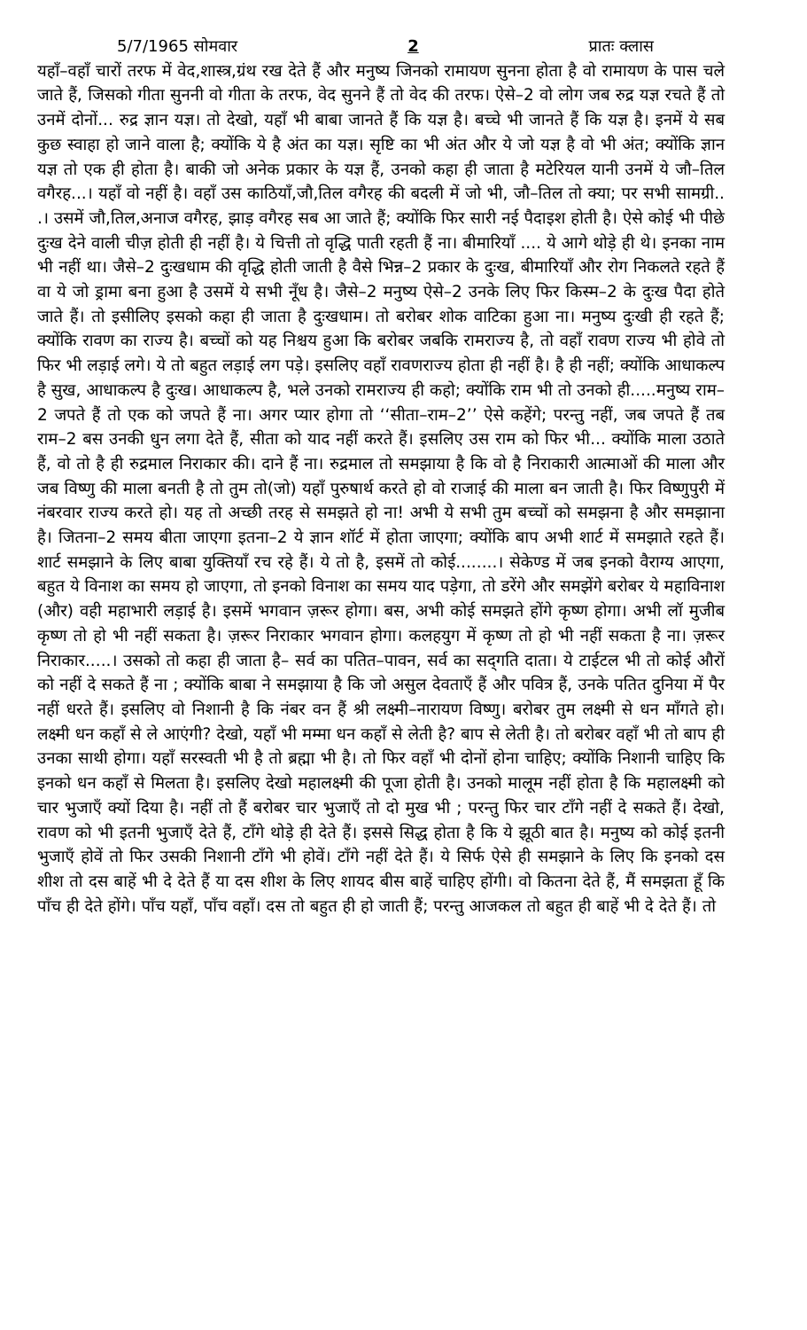5/7/1965 सोमवार 2 प्रातः क्लास
यहाँ–वहाँ चारों तरफ में वेद,शास्त्र,ग्रंथ रख देते हैं और मनुष्य जिनको रामायण सुनना होता है वो रामायण के पास चले जाते हैं, जिसको गीता सुननी वो गीता के तरफ, वेद सुनने हैं तो वेद की तरफ। ऐसे–2 वो लोग जब रुद्र यज्ञ रचते हैं तो उनमें दोनों... रुद्र ज्ञान यज्ञ। तो देखो, यहाँ भी बाबा जानते हैं कि यज्ञ है। बच्चे भी जानते हैं कि यज्ञ है। इनमें ये सब कुछ स्वाहा हो जाने वाला है; क्योंकि ये है अंत का यज्ञ। सृष्टि का भी अंत और ये जो यज्ञ है वो भी अंत; क्योंकि ज्ञान यज्ञ तो एक ही होता है। बाकी जो अनेक प्रकार के यज्ञ हैं, उनको कहा ही जाता है मटेरियल यानी उनमें ये जौ–तिल वगैरह...। यहाँ वो नहीं है। वहाँ उस काठियाँ,जौ,तिल वगैरह की बदली में जो भी, जौ–तिल तो क्या; पर सभी सामग्री.. .। उसमें जौ,तिल,अनाज वगैरह, झाड़ वगैरह सब आ जाते हैं; क्योंकि फिर सारी नई पैदाइश होती है। ऐसे कोई भी पीछे दुःख देने वाली चीज़ होती ही नहीं है। ये चित्ती तो वृद्धि पाती रहती हैं ना। बीमारियाँ .... ये आगे थोड़े ही थे। इनका नाम भी नहीं था। जैसे–2 दुःखधाम की वृद्धि होती जाती है वैसे भिन्न–2 प्रकार के दुःख, बीमारियाँ और रोग निकलते रहते हैं वा ये जो ड्रामा बना हुआ है उसमें ये सभी नूँध है। जैसे–2 मनुष्य ऐसे–2 उनके लिए फिर किस्म–2 के दुःख पैदा होते जाते हैं। तो इसीलिए इसको कहा ही जाता है दुःखधाम। तो बरोबर शोक वाटिका हुआ ना। मनुष्य दुःखी ही रहते हैं; क्योंकि रावण का राज्य है। बच्चों को यह निश्चय हुआ कि बरोबर जबकि रामराज्य है, तो वहाँ रावण राज्य भी होवे तो फिर भी लड़ाई लगे। ये तो बहुत लड़ाई लग पड़े। इसलिए वहाँ रावणराज्य होता ही नहीं है। है ही नहीं; क्योंकि आधाकल्प है सुख, आधाकल्प है दुःख। आधाकल्प है, भले उनको रामराज्य ही कहो; क्योंकि राम भी तो उनको ही.....मनुष्य राम–2 जपते हैं तो एक को जपते हैं ना। अगर प्यार होगा तो ‘‘सीता–राम–2’’ ऐसे कहेंगे; परन्तु नहीं, जब जपते हैं तब राम–2 बस उनकी धुन लगा देते हैं, सीता को याद नहीं करते हैं। इसलिए उस राम को फिर भी... क्योंकि माला उठाते हैं, वो तो है ही रुद्रमाल निराकार की। दाने हैं ना। रुद्रमाल तो समझाया है कि वो है निराकारी आत्माओं की माला और जब विष्णु की माला बनती है तो तुम तो(जो) यहाँ पुरुषार्थ करते हो वो राजाई की माला बन जाती है। फिर विष्णुपुरी में नंबरवार राज्य करते हो। यह तो अच्छी तरह से समझते हो ना! अभी ये सभी तुम बच्चों को समझना है और समझाना है। जितना–2 समय बीता जाएगा इतना–2 ये ज्ञान शॉर्ट में होता जाएगा; क्योंकि बाप अभी शार्ट में समझाते रहते हैं। शार्ट समझाने के लिए बाबा युक्तियाँ रच रहे हैं। ये तो है, इसमें तो कोई........। सेकेण्ड में जब इनको वैराग्य आएगा, बहुत ये विनाश का समय हो जाएगा, तो इनको विनाश का समय याद पड़ेगा, तो डरेंगे और समझेंगे बरोबर ये महाविनाश (और) वही महाभारी लड़ाई है। इसमें भगवान ज़रूर होगा। बस, अभी कोई समझते होंगे कृष्ण होगा। अभी लॉ मुजीब कृष्ण तो हो भी नहीं सकता है। ज़रूर निराकार भगवान होगा। कलहयुग में कृष्ण तो हो भी नहीं सकता है ना। ज़रूर निराकार.....। उसको तो कहा ही जाता है– सर्व का पतित–पावन, सर्व का सद्‌गति दाता। ये टाईटल भी तो कोई औरों को नहीं दे सकते हैं ना ; क्योंकि बाबा ने समझाया है कि जो असुल देवताएँ हैं और पवित्र हैं, उनके पतित दुनिया में पैर नहीं धरते हैं। इसलिए वो निशानी है कि नंबर वन हैं श्री लक्ष्मी–नारायण विष्णु। बरोबर तुम लक्ष्मी से धन माँगते हो। लक्ष्मी धन कहाँ से ले आएंगी? देखो, यहाँ भी मम्मा धन कहाँ से लेती है? बाप से लेती है। तो बरोबर वहाँ भी तो बाप ही उनका साथी होगा। यहाँ सरस्वती भी है तो ब्रह्मा भी है। तो फिर वहाँ भी दोनों होना चाहिए; क्योंकि निशानी चाहिए कि इनको धन कहाँ से मिलता है। इसलिए देखो महालक्ष्मी की पूजा होती है। उनको मालूम नहीं होता है कि महालक्ष्मी को चार भुजाएँ क्यों दिया है। नहीं तो हैं बरोबर चार भुजाएँ तो दो मुख भी ; परन्तु फिर चार टाँगे नहीं दे सकते हैं। देखो, रावण को भी इतनी भुजाएँ देते हैं, टाँगे थोड़े ही देते हैं। इससे सिद्ध होता है कि ये झूठी बात है। मनुष्य को कोई इतनी भुजाएँ होवें तो फिर उसकी निशानी टाँगे भी होवें। टाँगे नहीं देते हैं। ये सिर्फ ऐसे ही समझाने के लिए कि इनको दस शीश तो दस बाहें भी दे देते हैं या दस शीश के लिए शायद बीस बाहें चाहिए होंगी। वो कितना देते हैं, मैं समझता हूँ कि पाँच ही देते होंगे। पाँच यहाँ, पाँच वहाँ। दस तो बहुत ही हो जाती हैं; परन्तु आजकल तो बहुत ही बाहें भी दे देते हैं। तो